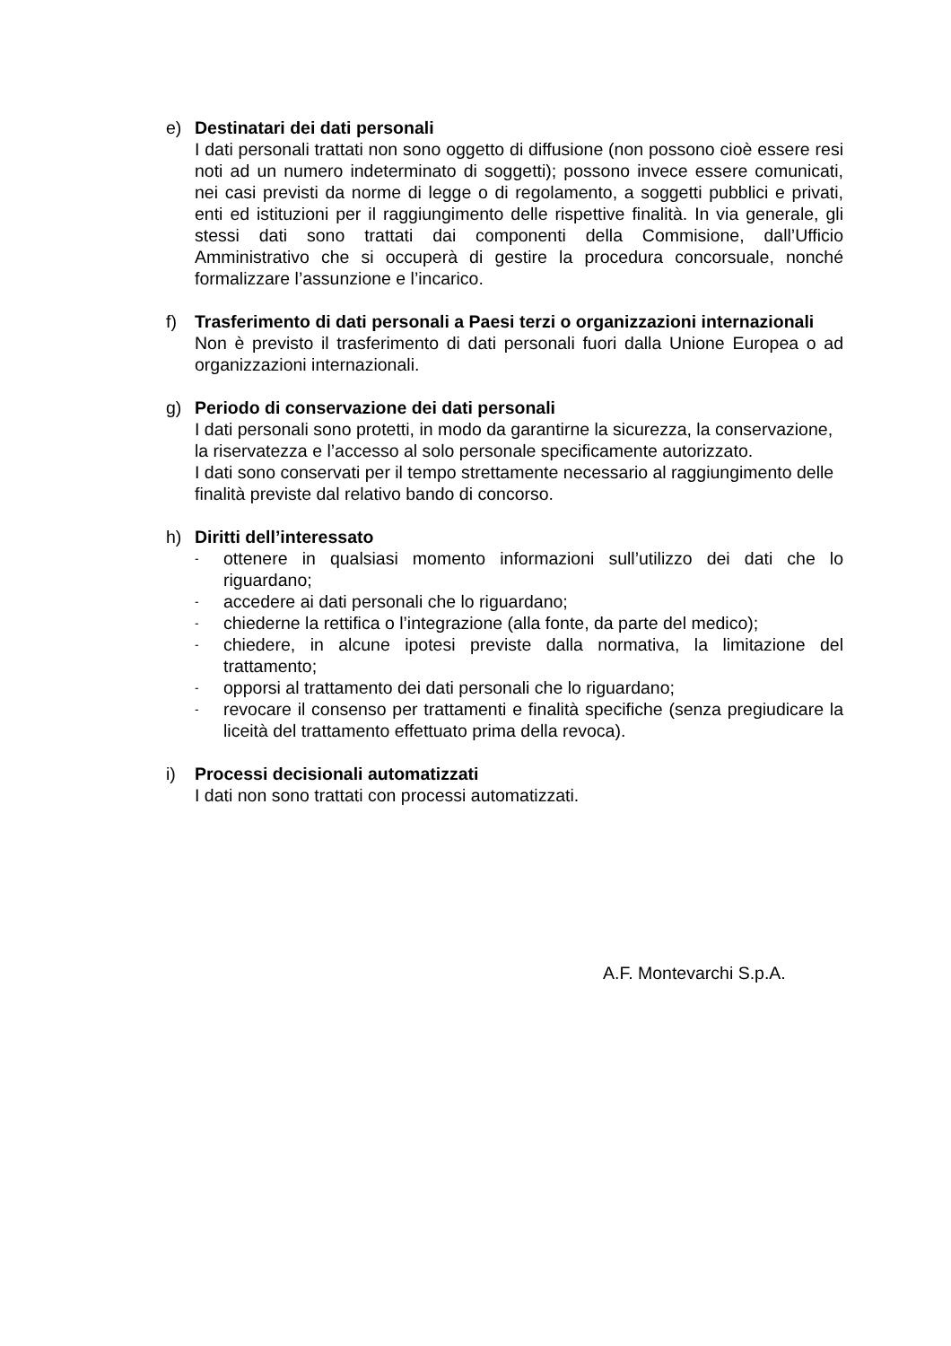e) Destinatari dei dati personali
I dati personali trattati non sono oggetto di diffusione (non possono cioè essere resi noti ad un numero indeterminato di soggetti); possono invece essere comunicati, nei casi previsti da norme di legge o di regolamento, a soggetti pubblici e privati, enti ed istituzioni per il raggiungimento delle rispettive finalità. In via generale, gli stessi dati sono trattati dai componenti della Commisione, dall’Ufficio Amministrativo che si occuperà di gestire la procedura concorsuale, nonché formalizzare l’assunzione e l’incarico.
f) Trasferimento di dati personali a Paesi terzi o organizzazioni internazionali
Non è previsto il trasferimento di dati personali fuori dalla Unione Europea o ad organizzazioni internazionali.
g) Periodo di conservazione dei dati personali
I dati personali sono protetti, in modo da garantirne la sicurezza, la conservazione, la riservatezza e l’accesso al solo personale specificamente autorizzato.
I dati sono conservati per il tempo strettamente necessario al raggiungimento delle finalità previste dal relativo bando di concorso.
h) Diritti dell’interessato
- ottenere in qualsiasi momento informazioni sull’utilizzo dei dati che lo riguardano;
- accedere ai dati personali che lo riguardano;
- chiederne la rettifica o l’integrazione (alla fonte, da parte del medico);
- chiedere, in alcune ipotesi previste dalla normativa, la limitazione del trattamento;
- opporsi al trattamento dei dati personali che lo riguardano;
- revocare il consenso per trattamenti e finalità specifiche (senza pregiudicare la liceità del trattamento effettuato prima della revoca).
i) Processi decisionali automatizzati
I dati non sono trattati con processi automatizzati.
A.F. Montevarchi S.p.A.